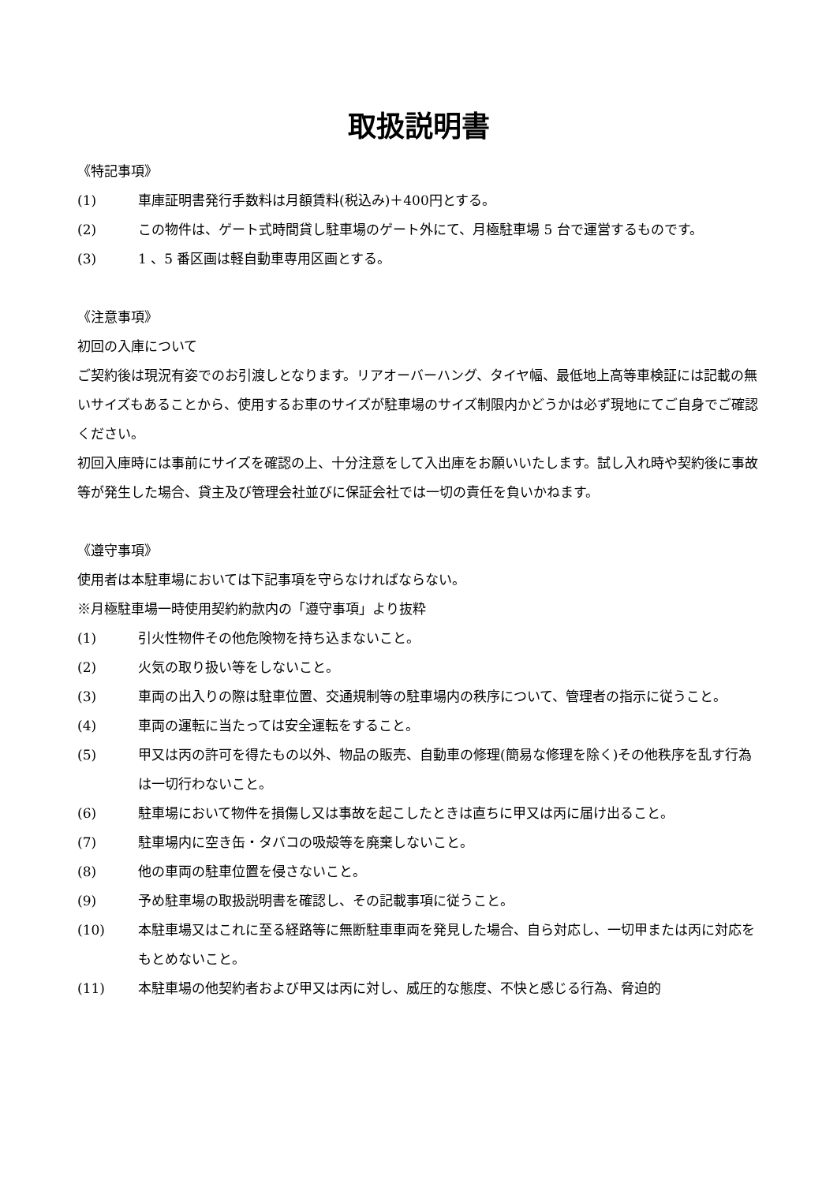取扱説明書
《特記事項》
(1) 車庫証明書発行手数料は月額賃料(税込み)＋400円とする。
(2) この物件は、ゲート式時間貸し駐車場のゲート外にて、月極駐車場 5 台で運営するものです。
(3) 1 、5 番区画は軽自動車専用区画とする。
《注意事項》
初回の入庫について
ご契約後は現況有姿でのお引渡しとなります。リアオーバーハング、タイヤ幅、最低地上高等車検証には記載の無いサイズもあることから、使用するお車のサイズが駐車場のサイズ制限内かどうかは必ず現地にてご自身でご確認ください。
初回入庫時には事前にサイズを確認の上、十分注意をして入出庫をお願いいたします。試し入れ時や契約後に事故等が発生した場合、貸主及び管理会社並びに保証会社では一切の責任を負いかねます。
《遵守事項》
使用者は本駐車場においては下記事項を守らなければならない。
※月極駐車場一時使用契約約款内の「遵守事項」より抜粋
(1) 引火性物件その他危険物を持ち込まないこと。
(2) 火気の取り扱い等をしないこと。
(3) 車両の出入りの際は駐車位置、交通規制等の駐車場内の秩序について、管理者の指示に従うこと。
(4) 車両の運転に当たっては安全運転をすること。
(5) 甲又は丙の許可を得たもの以外、物品の販売、自動車の修理(簡易な修理を除く)その他秩序を乱す行為は一切行わないこと。
(6) 駐車場において物件を損傷し又は事故を起こしたときは直ちに甲又は丙に届け出ること。
(7) 駐車場内に空き缶・タバコの吸殻等を廃棄しないこと。
(8) 他の車両の駐車位置を侵さないこと。
(9) 予め駐車場の取扱説明書を確認し、その記載事項に従うこと。
(10) 本駐車場又はこれに至る経路等に無断駐車車両を発見した場合、自ら対応し、一切甲または丙に対応をもとめないこと。
(11) 本駐車場の他契約者および甲又は丙に対し、威圧的な態度、不快と感じる行為、脅迫的